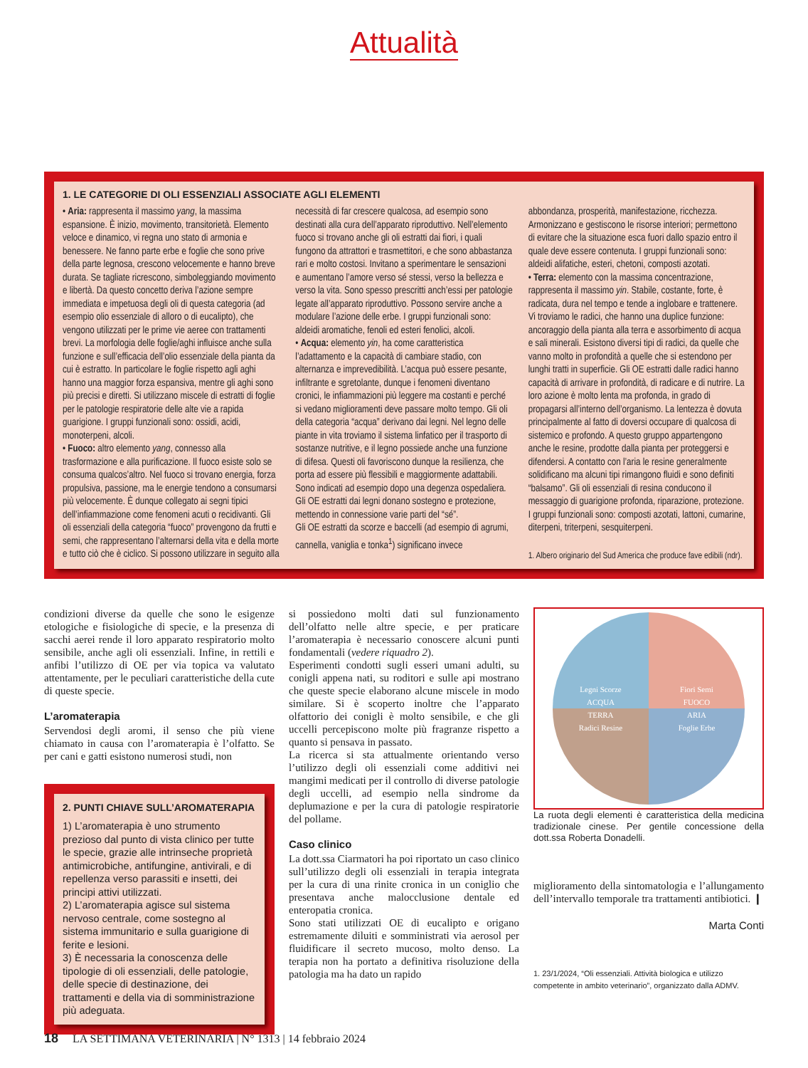Attualità
1. LE CATEGORIE DI OLI ESSENZIALI ASSOCIATE AGLI ELEMENTI
• Aria: rappresenta il massimo yang, la massima espansione. È inizio, movimento, transitorietà. Elemento veloce e dinamico, vi regna uno stato di armonia e benessere. Ne fanno parte erbe e foglie che sono prive della parte legnosa, crescono velocemente e hanno breve durata. Se tagliate ricrescono, simboleggiando movimento e libertà. Da questo concetto deriva l’azione sempre immediata e impetuosa degli oli di questa categoria (ad esempio olio essenziale di alloro o di eucalipto), che vengono utilizzati per le prime vie aeree con trattamenti brevi. La morfologia delle foglie/aghi influisce anche sulla funzione e sull’efficacia dell’olio essenziale della pianta da cui è estratto. In particolare le foglie rispetto agli aghi hanno una maggior forza espansiva, mentre gli aghi sono più precisi e diretti. Si utilizzano miscele di estratti di foglie per le patologie respiratorie delle alte vie a rapida guarigione. I gruppi funzionali sono: ossidi, acidi, monoterpeni, alcoli.
• Fuoco: altro elemento yang, connesso alla trasformazione e alla purificazione. Il fuoco esiste solo se consuma qualcos’altro. Nel fuoco si trovano energia, forza propulsiva, passione, ma le energie tendono a consumarsi più velocemente. È dunque collegato ai segni tipici dell’infiammazione come fenomeni acuti o recidivanti. Gli oli essenziali della categoria “fuoco” provengono da frutti e semi, che rappresentano l’alternarsi della vita e della morte e tutto ciò che è ciclico. Si possono utilizzare in seguito alla necessità di far crescere qualcosa, ad esempio sono destinati alla cura dell’apparato riproduttivo. Nell’elemento fuoco si trovano anche gli oli estratti dai fiori, i quali fungono da attrattori e trasmettitori, e che sono abbastanza rari e molto costosi. Invitano a sperimentare le sensazioni e aumentano l’amore verso sé stessi, verso la bellezza e verso la vita. Sono spesso prescritti anch’essi per patologie legate all’apparato riproduttivo. Possono servire anche a modulare l’azione delle erbe. I gruppi funzionali sono: aldeidi aromatiche, fenoli ed esteri fenolici, alcoli.
• Acqua: elemento yin, ha come caratteristica l’adattamento e la capacità di cambiare stadio, con alternanza e imprevedibilità. L’acqua può essere pesante, infiltrante e sgretolante, dunque i fenomeni diventano cronici, le infiammazioni più leggere ma costanti e perché si vedano miglioramenti deve passare molto tempo. Gli oli della categoria “acqua” derivano dai legni. Nel legno delle piante in vita troviamo il sistema linfatico per il trasporto di sostanze nutritive, e il legno possiede anche una funzione di difesa. Questi oli favoriscono dunque la resilienza, che porta ad essere più flessibili e maggiormente adattabili. Sono indicati ad esempio dopo una degenza ospedaliera. Gli OE estratti dai legni donano sostegno e protezione, mettendo in connessione varie parti del “sé”.
Gli OE estratti da scorze e baccelli (ad esempio di agrumi, cannella, vaniglia e tonka<sup>1</sup>) significano invece abbondanza, prosperità, manifestazione, ricchezza. Armonizzano e gestiscono le risorse interiori; permettono di evitare che la situazione esca fuori dallo spazio entro il quale deve essere contenuta. I gruppi funzionali sono: aldeidi alifatiche, esteri, chetoni, composti azotati.
• Terra: elemento con la massima concentrazione, rappresenta il massimo yin. Stabile, costante, forte, è radicata, dura nel tempo e tende a inglobare e trattenere. Vi troviamo le radici, che hanno una duplice funzione: ancoraggio della pianta alla terra e assorbimento di acqua e sali minerali. Esistono diversi tipi di radici, da quelle che vanno molto in profondità a quelle che si estendono per lunghi tratti in superficie. Gli OE estratti dalle radici hanno capacità di arrivare in profondità, di radicare e di nutrire. La loro azione è molto lenta ma profonda, in grado di propagarsi all’interno dell’organismo. La lentezza è dovuta principalmente al fatto di doversi occupare di qualcosa di sistemico e profondo. A questo gruppo appartengono anche le resine, prodotte dalla pianta per proteggersi e difendersi. A contatto con l’aria le resine generalmente solidificano ma alcuni tipi rimangono fluidi e sono definiti “balsamo”. Gli oli essenziali di resina conducono il messaggio di guarigione profonda, riparazione, protezione. I gruppi funzionali sono: composti azotati, lattoni, cumarine, diterpeni, triterpeni, sesquiterpeni.
1. Albero originario del Sud America che produce fave edibili (ndr).
condizioni diverse da quelle che sono le esigenze etologiche e fisiologiche di specie, e la presenza di sacchi aerei rende il loro apparato respiratorio molto sensibile, anche agli oli essenziali. Infine, in rettili e anfibi l’utilizzo di OE per via topica va valutato attentamente, per le peculiari caratteristiche della cute di queste specie.
L’aromaterapia
Servendosi degli aromi, il senso che più viene chiamato in causa con l’aromaterapia è l’olfatto. Se per cani e gatti esistono numerosi studi, non
2. PUNTI CHIAVE SULL’AROMATERAPIA
1) L’aromaterapia è uno strumento prezioso dal punto di vista clinico per tutte le specie, grazie alle intrinseche proprietà antimicrobiche, antifungine, antivirali, e di repellenza verso parassiti e insetti, dei principi attivi utilizzati.
2) L’aromaterapia agisce sul sistema nervoso centrale, come sostegno al sistema immunitario e sulla guarigione di ferite e lesioni.
3) È necessaria la conoscenza delle tipologie di oli essenziali, delle patologie, delle specie di destinazione, dei trattamenti e della via di somministrazione più adeguata.
si possiedono molti dati sul funzionamento dell’olfatto nelle altre specie, e per praticare l’aromaterapia è necessario conoscere alcuni punti fondamentali (vedere riquadro 2).
Esperimenti condotti sugli esseri umani adulti, su conigli appena nati, su roditori e sulle api mostrano che queste specie elaborano alcune miscele in modo similare. Si è scoperto inoltre che l’apparato olfattorio dei conigli è molto sensibile, e che gli uccelli percepiscono molte più fragranze rispetto a quanto si pensava in passato.
La ricerca si sta attualmente orientando verso l’utilizzo degli oli essenziali come additivi nei mangimi medicati per il controllo di diverse patologie degli uccelli, ad esempio nella sindrome da deplumazione e per la cura di patologie respiratorie del pollame.
Caso clinico
La dott.ssa Ciarmatori ha poi riportato un caso clinico sull’utilizzo degli oli essenziali in terapia integrata per la cura di una rinite cronica in un coniglio che presentava anche malocclusione dentale ed enteropatia cronica.
Sono stati utilizzati OE di eucalipto e origano estremamente diluiti e somministrati via aerosol per fluidificare il secreto mucoso, molto denso. La terapia non ha portato a definitiva risoluzione della patologia ma ha dato un rapido
Legni Scorze
ACQUA
Fiori Semi
FUOCO
TERRA
Radici Resine
ARIA
Foglie Erbe
La ruota degli elementi è caratteristica della medicina tradizionale cinese. Per gentile concessione della dott.ssa Roberta Donadelli.
miglioramento della sintomatologia e l’allungamento dell’intervallo temporale tra trattamenti antibiotici. ❙
Marta Conti
1. 23/1/2024, “Oli essenziali. Attività biologica e utilizzo competente in ambito veterinario”, organizzato dalla ADMV.
18 LA SETTIMANA VETERINARIA | N° 1313 | 14 febbraio 2024